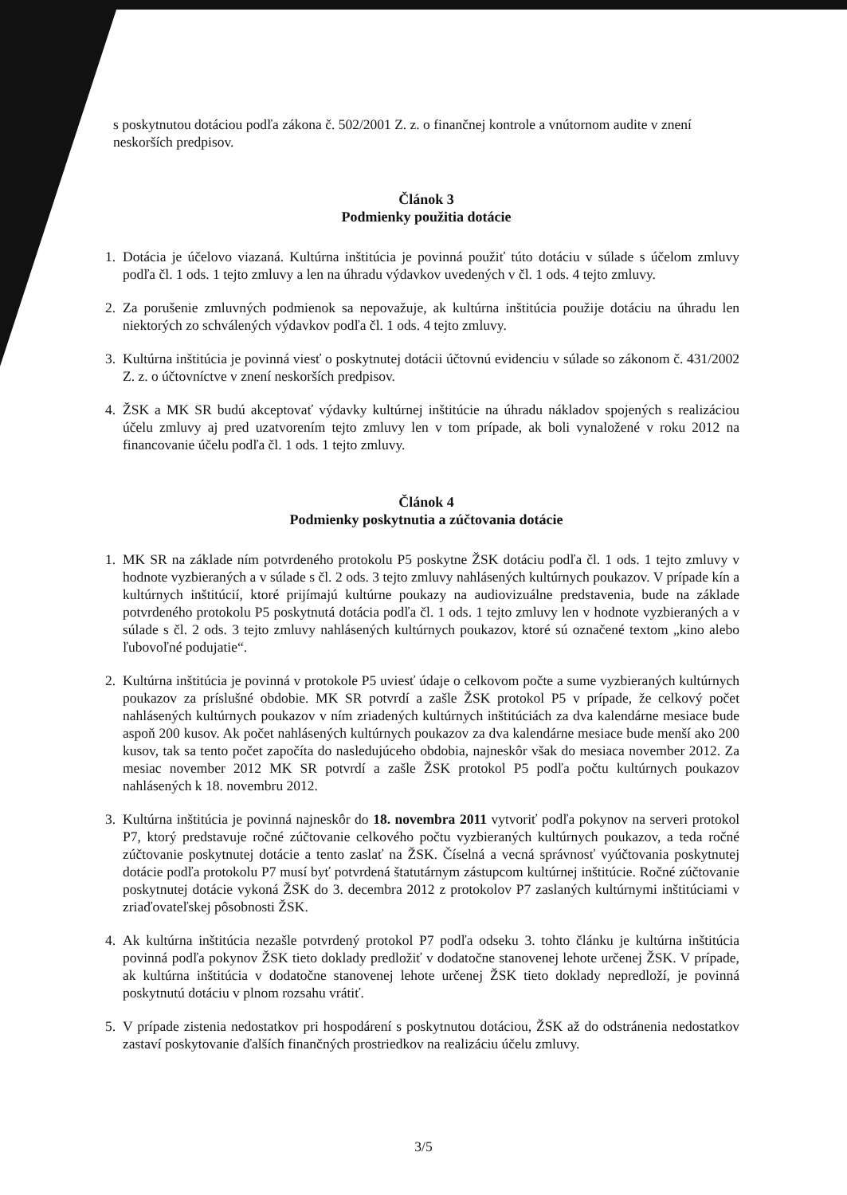s poskytnutou dotáciou podľa zákona č. 502/2001 Z. z. o finančnej kontrole a vnútornom audite v znení neskorších predpisov.
Článok 3
Podmienky použitia dotácie
1. Dotácia je účelovo viazaná. Kultúrna inštitúcia je povinná použiť túto dotáciu v súlade s účelom zmluvy podľa čl. 1 ods. 1 tejto zmluvy a len na úhradu výdavkov uvedených v čl. 1 ods. 4 tejto zmluvy.
2. Za porušenie zmluvných podmienok sa nepovažuje, ak kultúrna inštitúcia použije dotáciu na úhradu len niektorých zo schválených výdavkov podľa čl. 1 ods. 4 tejto zmluvy.
3. Kultúrna inštitúcia je povinná viesť o poskytnutej dotácii účtovnú evidenciu v súlade so zákonom č. 431/2002 Z. z. o účtovníctve v znení neskorších predpisov.
4. ŽSK a MK SR budú akceptovať výdavky kultúrnej inštitúcie na úhradu nákladov spojených s realizáciou účelu zmluvy aj pred uzatvorením tejto zmluvy len v tom prípade, ak boli vynaložené v roku 2012 na financovanie účelu podľa čl. 1 ods. 1 tejto zmluvy.
Článok 4
Podmienky poskytnutia a zúčtovania dotácie
1. MK SR na základe ním potvrdeného protokolu P5 poskytne ŽSK dotáciu podľa čl. 1 ods. 1 tejto zmluvy v hodnote vyzbieraných a v súlade s čl. 2 ods. 3 tejto zmluvy nahlásených kultúrnych poukazov. V prípade kín a kultúrnych inštitúcií, ktoré prijímajú kultúrne poukazy na audiovizuálne predstavenia, bude na základe potvrdeného protokolu P5 poskytnutá dotácia podľa čl. 1 ods. 1 tejto zmluvy len v hodnote vyzbieraných a v súlade s čl. 2 ods. 3 tejto zmluvy nahlásených kultúrnych poukazov, ktoré sú označené textom „kino alebo ľubovoľné podujatie“.
2. Kultúrna inštitúcia je povinná v protokole P5 uviesť údaje o celkovom počte a sume vyzbieraných kultúrnych poukazov za príslušné obdobie. MK SR potvrdí a zašle ŽSK protokol P5 v prípade, že celkový počet nahlásených kultúrnych poukazov v ním zriadených kultúrnych inštitúciách za dva kalendárne mesiace bude aspoň 200 kusov. Ak počet nahlásených kultúrnych poukazov za dva kalendárne mesiace bude menší ako 200 kusov, tak sa tento počet započíta do nasledujúceho obdobia, najneskôr však do mesiaca november 2012. Za mesiac november 2012 MK SR potvrdí a zašle ŽSK protokol P5 podľa počtu kultúrnych poukazov nahlásených k 18. novembru 2012.
3. Kultúrna inštitúcia je povinná najneskôr do 18. novembra 2011 vytvoriť podľa pokynov na serveri protokol P7, ktorý predstavuje ročné zúčtovanie celkového počtu vyzbieraných kultúrnych poukazov, a teda ročné zúčtovanie poskytnutej dotácie a tento zaslať na ŽSK. Číselná a vecná správnosť vyúčtovania poskytnutej dotácie podľa protokolu P7 musí byť potvrdená štatutárnym zástupcom kultúrnej inštitúcie. Ročné zúčtovanie poskytnutej dotácie vykoná ŽSK do 3. decembra 2012 z protokolov P7 zaslaných kultúrnymi inštitúciami v zriaďovateľskej pôsobnosti ŽSK.
4. Ak kultúrna inštitúcia nezašle potvrdený protokol P7 podľa odseku 3. tohto článku je kultúrna inštitúcia povinná podľa pokynov ŽSK tieto doklady predložiť v dodatočne stanovenej lehote určenej ŽSK. V prípade, ak kultúrna inštitúcia v dodatočne stanovenej lehote určenej ŽSK tieto doklady nepredloží, je povinná poskytnutú dotáciu v plnom rozsahu vrátiť.
5. V prípade zistenia nedostatkov pri hospodárení s poskytnutou dotáciou, ŽSK až do odstránenia nedostatkov zastaví poskytovanie ďalších finančných prostriedkov na realizáciu účelu zmluvy.
3/5